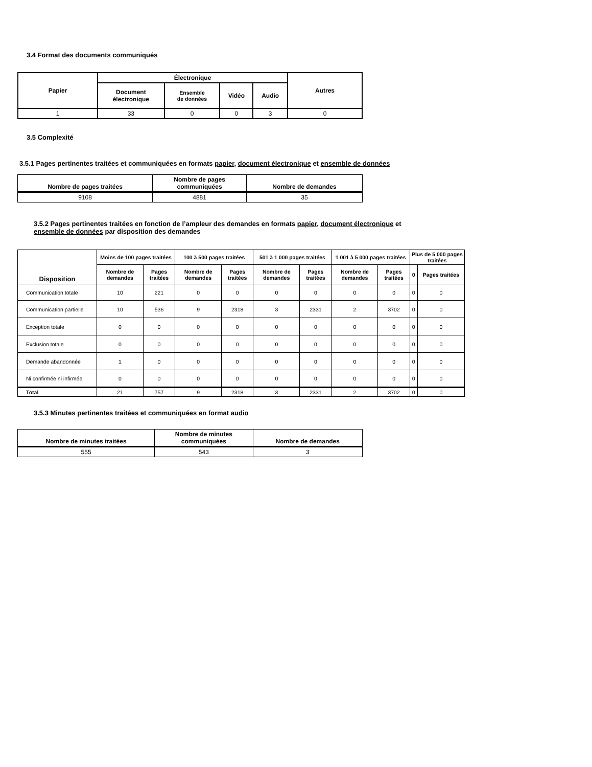3.4 Format des documents communiqués
| Papier | Électronique | | | | Autres |
| --- | --- | --- | --- | --- | --- |
| | Document électronique | Ensemble de données | Vidéo | Audio | |
| 1 | 33 | 0 | 0 | 3 | 0 |
3.5 Complexité
3.5.1 Pages pertinentes traitées et communiquées en formats papier, document électronique et ensemble de données
| Nombre de pages traitées | Nombre de pages communiquées | Nombre de demandes |
| --- | --- | --- |
| 9108 | 4881 | 35 |
3.5.2 Pages pertinentes traitées en fonction de l’ampleur des demandes en formats papier, document électronique et
ensemble de données par disposition des demandes
| Disposition | Moins de 100 pages traitées | | 100 à 500 pages traitées | | 501 à 1 000 pages traitées | | 1 001 à 5 000 pages traitées | | Plus de 5 000 pages traitées | |
| --- | --- | --- | --- | --- | --- | --- | --- | --- | --- | --- |
| | Nombre de demandes | Pages traitées | Nombre de demandes | Pages traitées | Nombre de demandes | Pages traitées | Nombre de demandes | Pages traitées | 0 | Pages traitées |
| Communication totale | 10 | 221 | 0 | 0 | 0 | 0 | 0 | 0 | 0 | 0 |
| Communication partielle | 10 | 536 | 9 | 2318 | 3 | 2331 | 2 | 3702 | 0 | 0 |
| Exception totale | 0 | 0 | 0 | 0 | 0 | 0 | 0 | 0 | 0 | 0 |
| Exclusion totale | 0 | 0 | 0 | 0 | 0 | 0 | 0 | 0 | 0 | 0 |
| Demande abandonnée | 1 | 0 | 0 | 0 | 0 | 0 | 0 | 0 | 0 | 0 |
| Ni confirmée ni infirmée | 0 | 0 | 0 | 0 | 0 | 0 | 0 | 0 | 0 | 0 |
| Total | 21 | 757 | 9 | 2318 | 3 | 2331 | 2 | 3702 | 0 | 0 |
3.5.3 Minutes pertinentes traitées et communiquées en format audio
| Nombre de minutes traitées | Nombre de minutes communiquées | Nombre de demandes |
| --- | --- | --- |
| 555 | 543 | 3 |